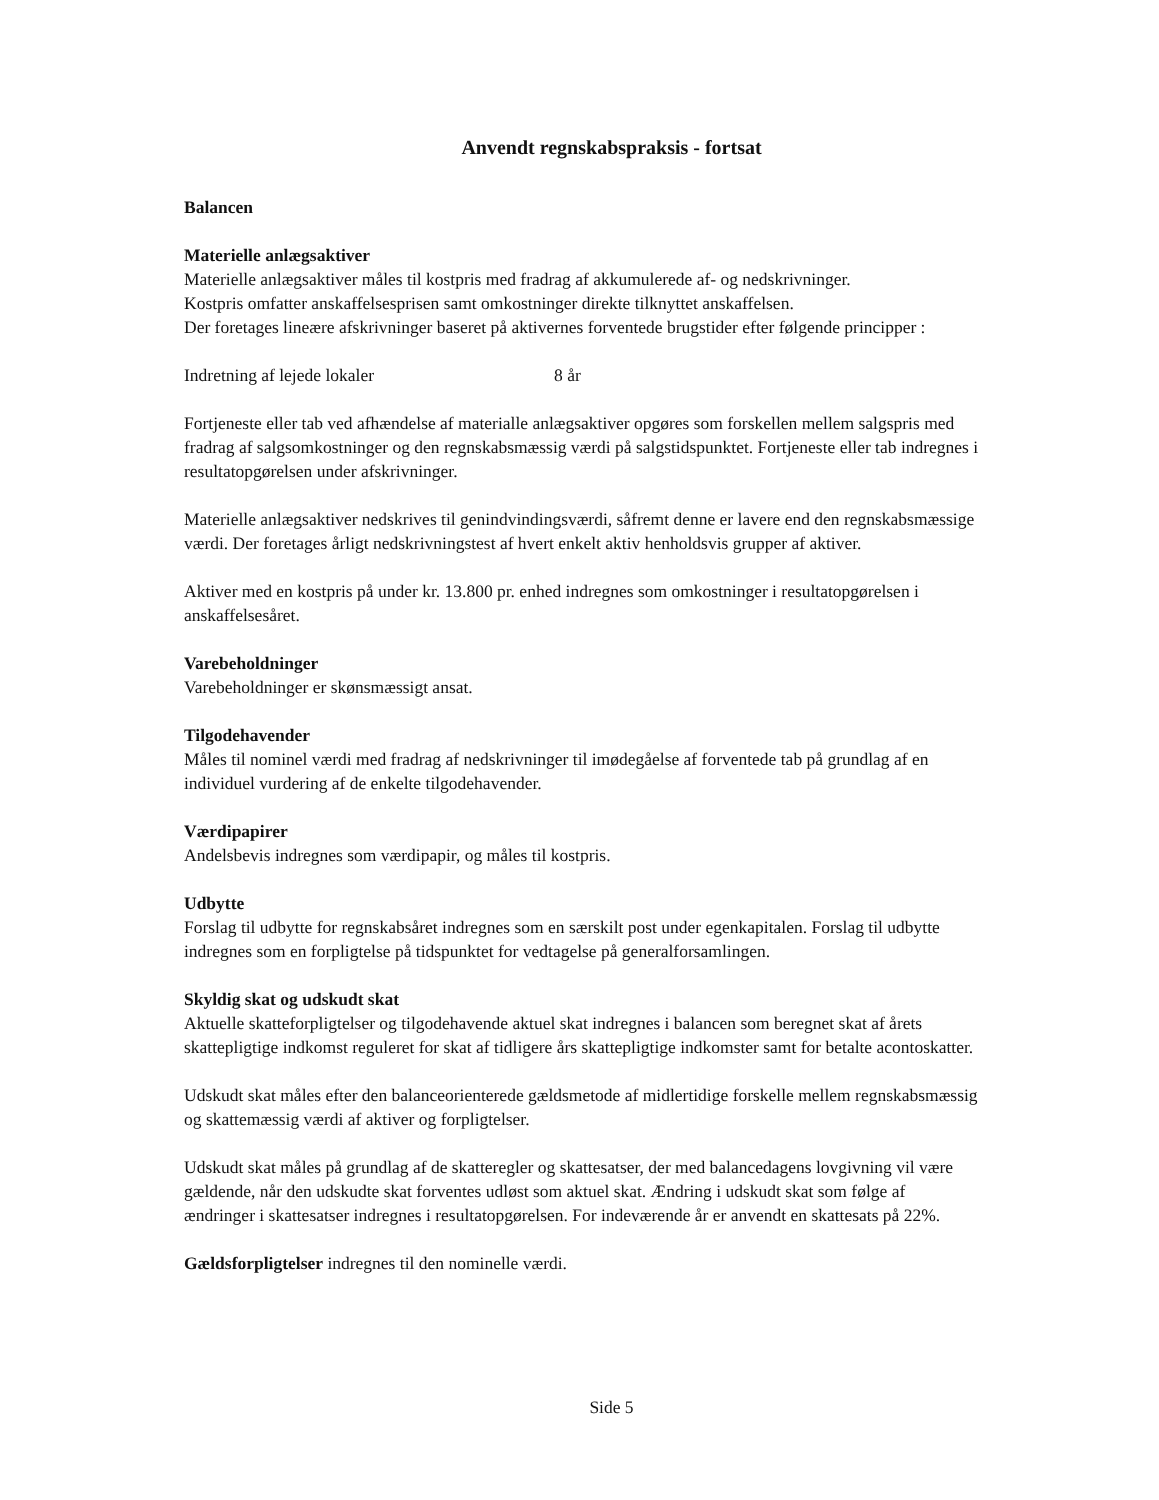Anvendt regnskabspraksis - fortsat
Balancen
Materielle anlægsaktiver
Materielle anlægsaktiver måles til kostpris med fradrag af akkumulerede af- og nedskrivninger.
Kostpris omfatter anskaffelsesprisen samt omkostninger direkte tilknyttet anskaffelsen.
Der foretages lineære afskrivninger baseret på aktivernes forventede brugstider efter følgende principper :
Indretning af lejede lokaler 8 år
Fortjeneste eller tab ved afhændelse af materialle anlægsaktiver opgøres som forskellen mellem salgspris med fradrag af salgsomkostninger og den regnskabsmæssig værdi på salgstidspunktet. Fortjeneste eller tab indregnes i resultatopgørelsen under afskrivninger.
Materielle anlægsaktiver nedskrives til genindvindingsværdi, såfremt denne er lavere end den regnskabsmæssige værdi. Der foretages årligt nedskrivningstest af hvert enkelt aktiv henholdsvis grupper af aktiver.
Aktiver med en kostpris på under kr. 13.800 pr. enhed indregnes som omkostninger i resultatopgørelsen i anskaffelsesåret.
Varebeholdninger
Varebeholdninger er skønsmæssigt ansat.
Tilgodehavender
Måles til nominel værdi med fradrag af nedskrivninger til imødegåelse af forventede tab på grundlag af en individuel vurdering af de enkelte tilgodehavender.
Værdipapirer
Andelsbevis indregnes som værdipapir, og måles til kostpris.
Udbytte
Forslag til udbytte for regnskabsåret indregnes som en særskilt post under egenkapitalen. Forslag til udbytte indregnes som en forpligtelse på tidspunktet for vedtagelse på generalforsamlingen.
Skyldig skat og udskudt skat
Aktuelle skatteforpligtelser og tilgodehavende aktuel skat indregnes i balancen som beregnet skat af årets skattepligtige indkomst reguleret for skat af tidligere års skattepligtige indkomster samt for betalte acontoskatter.
Udskudt skat måles efter den balanceorienterede gældsmetode af midlertidige forskelle mellem regnskabsmæssig og skattemæssig værdi af aktiver og forpligtelser.
Udskudt skat måles på grundlag af de skatteregler og skattesatser, der med balancedagens lovgivning vil være gældende, når den udskudte skat forventes udløst som aktuel skat. Ændring i udskudt skat som følge af ændringer i skattesatser indregnes i resultatopgørelsen. For indeværende år er anvendt en skattesats på 22%.
Gældsforpligtelser indregnes til den nominelle værdi.
Side 5